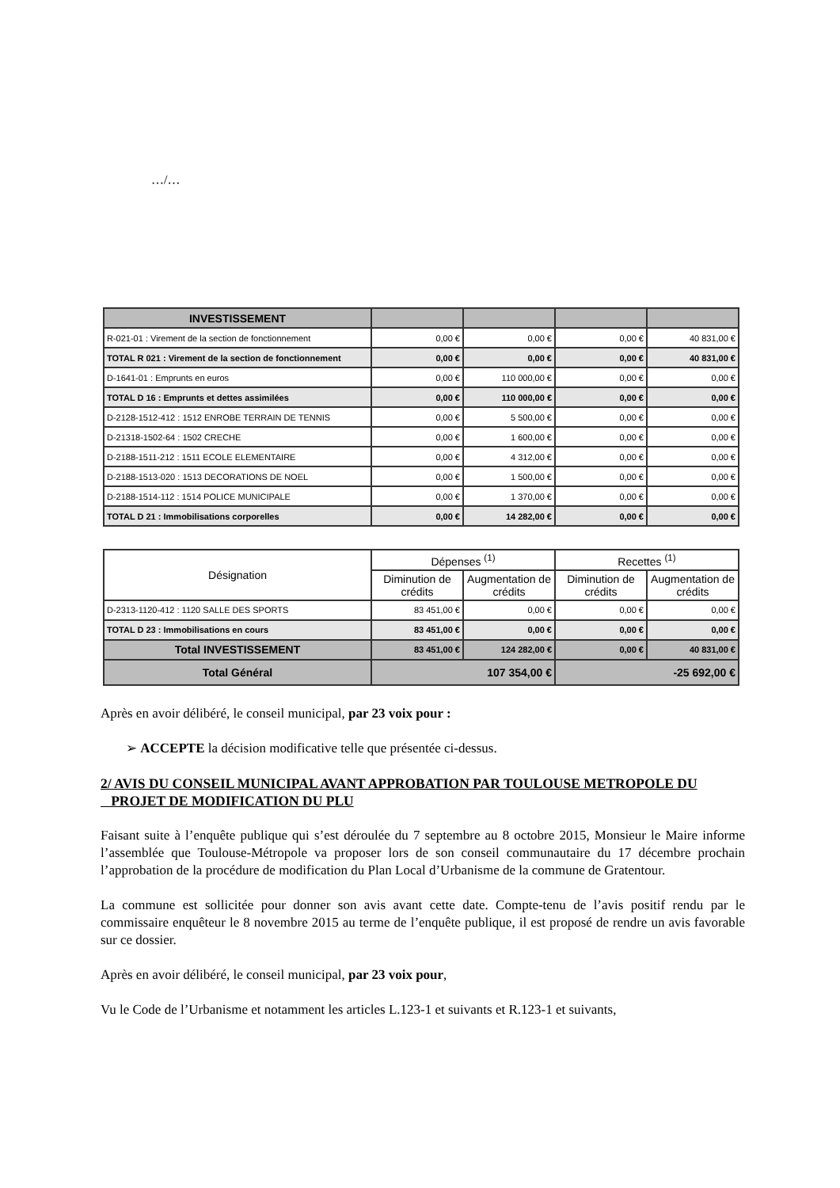…/…
| INVESTISSEMENT | | | | |
| R-021-01 : Virement de la section de fonctionnement | 0,00 € | 0,00 € | 0,00 € | 40 831,00 € |
| TOTAL R 021 : Virement de la section de fonctionnement | 0,00 € | 0,00 € | 0,00 € | 40 831,00 € |
| D-1641-01 : Emprunts en euros | 0,00 € | 110 000,00 € | 0,00 € | 0,00 € |
| TOTAL D 16 : Emprunts et dettes assimilées | 0,00 € | 110 000,00 € | 0,00 € | 0,00 € |
| D-2128-1512-412 : 1512 ENROBE TERRAIN DE TENNIS | 0,00 € | 5 500,00 € | 0,00 € | 0,00 € |
| D-21318-1502-64 : 1502 CRECHE | 0,00 € | 1 600,00 € | 0,00 € | 0,00 € |
| D-2188-1511-212 : 1511 ECOLE ELEMENTAIRE | 0,00 € | 4 312,00 € | 0,00 € | 0,00 € |
| D-2188-1513-020 : 1513 DECORATIONS DE NOEL | 0,00 € | 1 500,00 € | 0,00 € | 0,00 € |
| D-2188-1514-112 : 1514 POLICE MUNICIPALE | 0,00 € | 1 370,00 € | 0,00 € | 0,00 € |
| TOTAL D 21 : Immobilisations corporelles | 0,00 € | 14 282,00 € | 0,00 € | 0,00 € |
| Désignation | Dépenses <sup>(1)</sup> | | Recettes <sup>(1)</sup> | |
| --- | --- | --- | --- | --- |
| | Diminution de crédits | Augmentation de crédits | Diminution de crédits | Augmentation de crédits |
| D-2313-1120-412 : 1120 SALLE DES SPORTS | 83 451,00 € | 0,00 € | 0,00 € | 0,00 € |
| TOTAL D 23 : Immobilisations en cours | 83 451,00 € | 0,00 € | 0,00 € | 0,00 € |
| Total INVESTISSEMENT | 83 451,00 € | 124 282,00 € | 0,00 € | 40 831,00 € |
| Total Général | 107 354,00 € | | -25 692,00 € | |
Après en avoir délibéré, le conseil municipal, par 23 voix pour :
➢ ACCEPTE la décision modificative telle que présentée ci-dessus.
2/ AVIS DU CONSEIL MUNICIPAL AVANT APPROBATION PAR TOULOUSE METROPOLE DU
PROJET DE MODIFICATION DU PLU
Faisant suite à l’enquête publique qui s’est déroulée du 7 septembre au 8 octobre 2015, Monsieur le Maire informe l’assemblée que Toulouse-Métropole va proposer lors de son conseil communautaire du 17 décembre prochain l’approbation de la procédure de modification du Plan Local d’Urbanisme de la commune de Gratentour.
La commune est sollicitée pour donner son avis avant cette date. Compte-tenu de l’avis positif rendu par le commissaire enquêteur le 8 novembre 2015 au terme de l’enquête publique, il est proposé de rendre un avis favorable sur ce dossier.
Après en avoir délibéré, le conseil municipal, par 23 voix pour,
Vu le Code de l’Urbanisme et notamment les articles L.123-1 et suivants et R.123-1 et suivants,